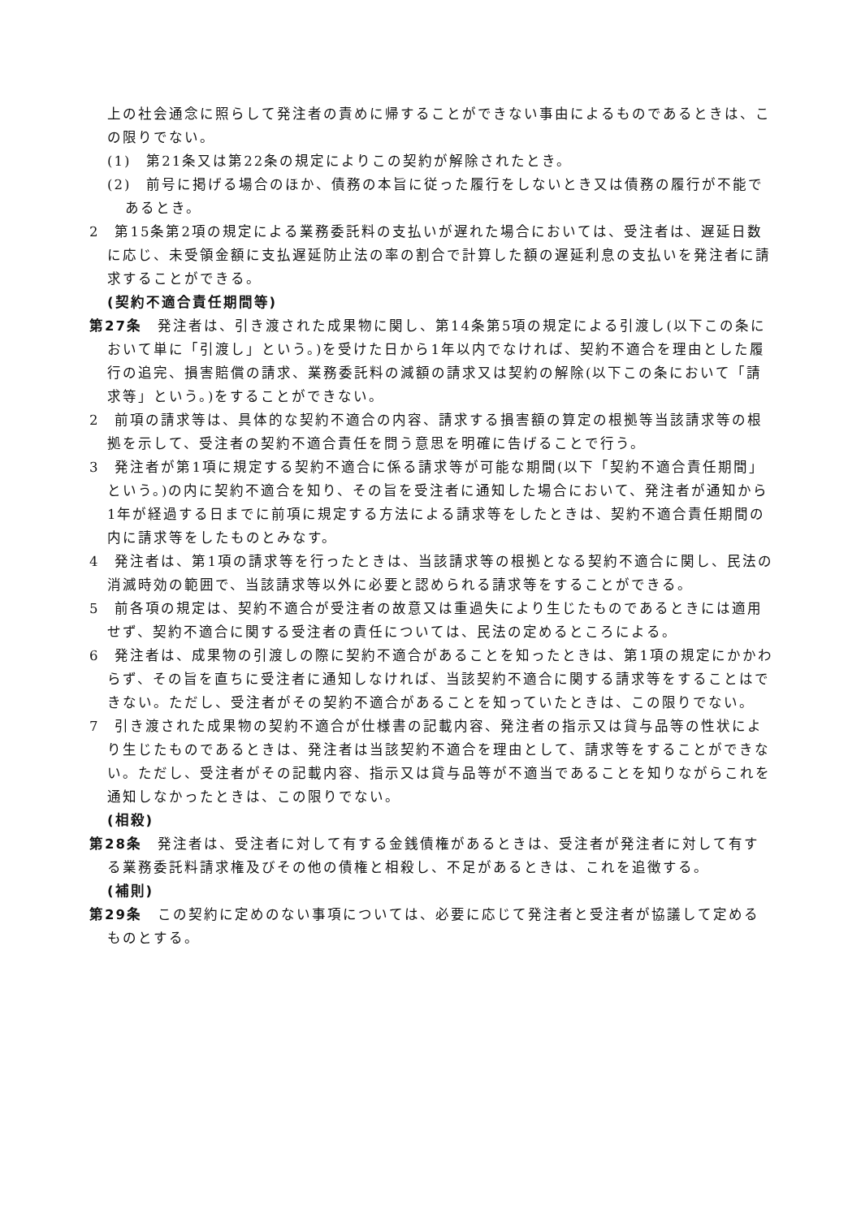上の社会通念に照らして発注者の責めに帰することができない事由によるものであるときは、この限りでない。
(1)　第21条又は第22条の規定によりこの契約が解除されたとき。
(2)　前号に掲げる場合のほか、債務の本旨に従った履行をしないとき又は債務の履行が不能であるとき。
2　第15条第2項の規定による業務委託料の支払いが遅れた場合においては、受注者は、遅延日数に応じ、未受領金額に支払遅延防止法の率の割合で計算した額の遅延利息の支払いを発注者に請求することができる。
(契約不適合責任期間等)
第27条　発注者は、引き渡された成果物に関し、第14条第5項の規定による引渡し(以下この条において単に「引渡し」という。)を受けた日から1年以内でなければ、契約不適合を理由とした履行の追完、損害賠償の請求、業務委託料の減額の請求又は契約の解除(以下この条において「請求等」という。)をすることができない。
2　前項の請求等は、具体的な契約不適合の内容、請求する損害額の算定の根拠等当該請求等の根拠を示して、受注者の契約不適合責任を問う意思を明確に告げることで行う。
3　発注者が第1項に規定する契約不適合に係る請求等が可能な期間(以下「契約不適合責任期間」という。)の内に契約不適合を知り、その旨を受注者に通知した場合において、発注者が通知から1年が経過する日までに前項に規定する方法による請求等をしたときは、契約不適合責任期間の内に請求等をしたものとみなす。
4　発注者は、第1項の請求等を行ったときは、当該請求等の根拠となる契約不適合に関し、民法の消滅時効の範囲で、当該請求等以外に必要と認められる請求等をすることができる。
5　前各項の規定は、契約不適合が受注者の故意又は重過失により生じたものであるときには適用せず、契約不適合に関する受注者の責任については、民法の定めるところによる。
6　発注者は、成果物の引渡しの際に契約不適合があることを知ったときは、第1項の規定にかかわらず、その旨を直ちに受注者に通知しなければ、当該契約不適合に関する請求等をすることはできない。ただし、受注者がその契約不適合があることを知っていたときは、この限りでない。
7　引き渡された成果物の契約不適合が仕様書の記載内容、発注者の指示又は貸与品等の性状により生じたものであるときは、発注者は当該契約不適合を理由として、請求等をすることができない。ただし、受注者がその記載内容、指示又は貸与品等が不適当であることを知りながらこれを通知しなかったときは、この限りでない。
(相殺)
第28条　発注者は、受注者に対して有する金銭債権があるときは、受注者が発注者に対して有する業務委託料請求権及びその他の債権と相殺し、不足があるときは、これを追徴する。
(補則)
第29条　この契約に定めのない事項については、必要に応じて発注者と受注者が協議して定めるものとする。